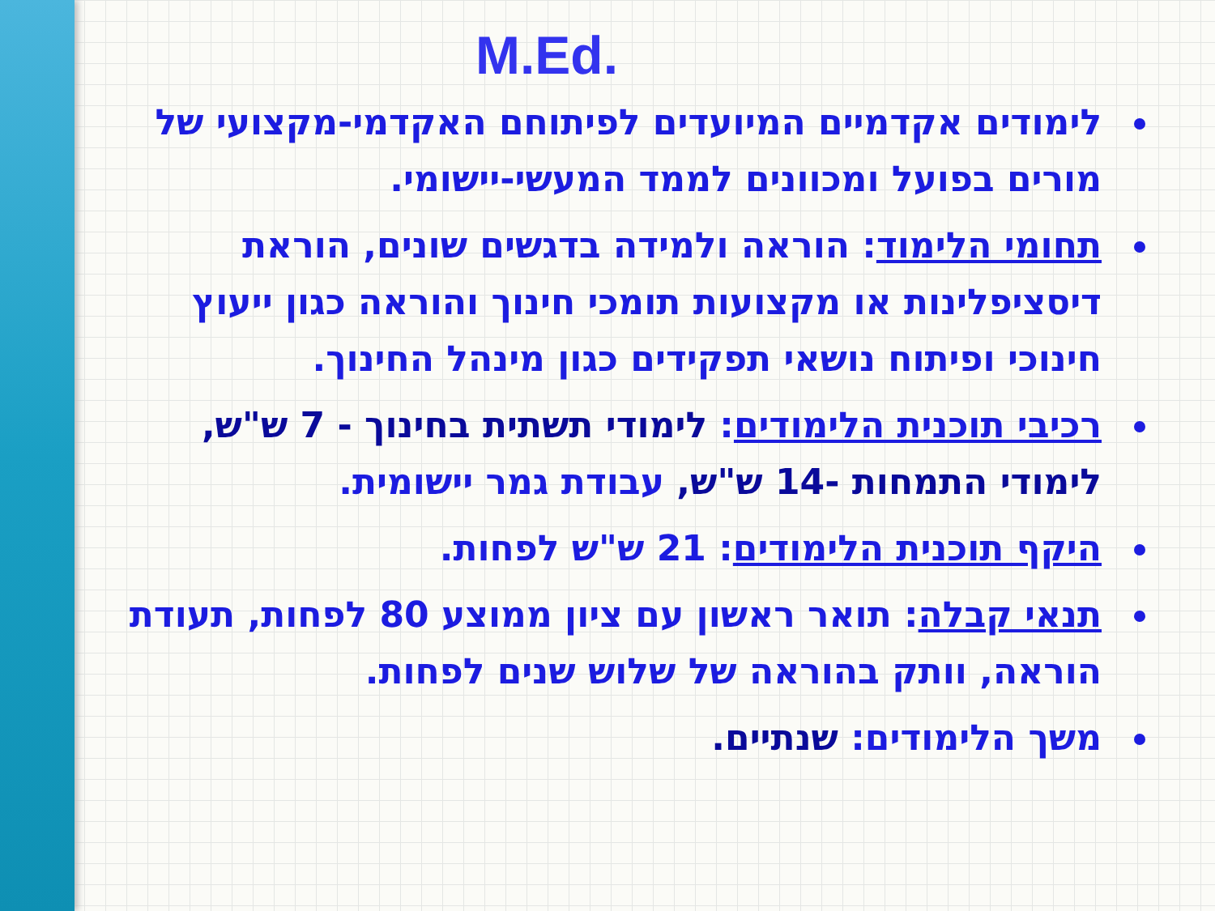M.Ed.
לימודים אקדמיים המיועדים לפיתוחם האקדמי-מקצועי של מורים בפועל ומכוונים לממד המעשי-יישומי.
תחומי הלימוד: הוראה ולמידה בדגשים שונים, הוראת דיסציפלינות או מקצועות תומכי חינוך והוראה כגון ייעוץ חינוכי ופיתוח נושאי תפקידים כגון מינהל החינוך.
רכיבי תוכנית הלימודים: לימודי תשתית בחינוך - 7 ש"ש, לימודי התמחות -14 ש"ש, עבודת גמר יישומית.
היקף תוכנית הלימודים: 21 ש"ש לפחות.
תנאי קבלה: תואר ראשון עם ציון ממוצע 80 לפחות, תעודת הוראה, וותק בהוראה של שלוש שנים לפחות.
משך הלימודים: שנתיים.